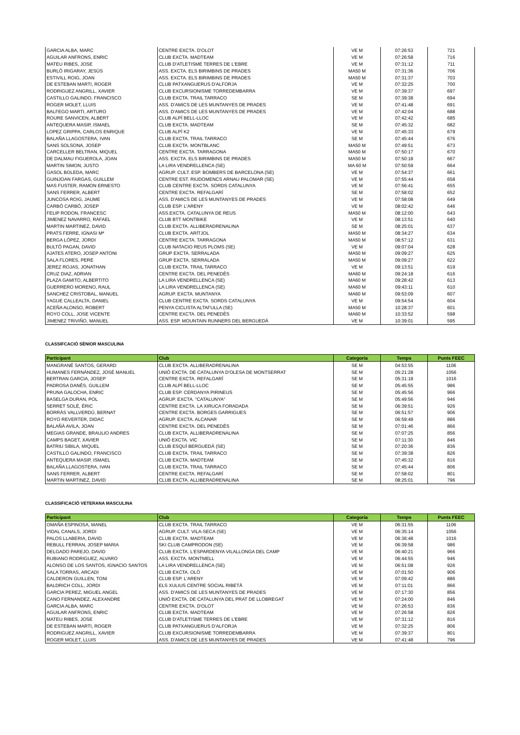| GARCIA ALBA, MARC | CENTRE EXCTA. D'OLOT | VE M | 07:26:53 | 721 |
| AGUILAR ANFRONS, ENRIC | CLUB EXCTA. MADTEAM | VE M | 07:26:58 | 716 |
| MATEU RIBES, JOSE | CLUB D'ATLETISME TERRES DE L'EBRE | VE M | 07:31:12 | 711 |
| BURLÓ IRIGARAY, JESÚS | ASS. EXCTA. ELS BIRIMBINS DE PRADES | MA50 M | 07:31:36 | 706 |
| ESTIVILL ROIG, JOAN | ASS. EXCTA. ELS BIRIMBINS DE PRADES | MA50 M | 07:31:37 | 703 |
| DE ESTEBAN MARTI, ROGER | CLUB PATXANGUERUS D'ALFORJA | VE M | 07:32:25 | 700 |
| RODRIGUEZ ANGRILL, XAVIER | CLUB EXCURSIONISME TORREDEMBARRA | VE M | 07:39:37 | 697 |
| CASTILLO GALINDO, FRANCISCO | CLUB EXCTA. TRAIL TARRACO | SE M | 07:39:38 | 694 |
| ROGER MOLET, LLUIS | ASS. D'AMICS DE LES MUNTANYES DE PRADES | VE M | 07:41:48 | 691 |
| BALFEGO MARTI, ARTURO | ASS. D'AMICS DE LES MUNTANYES DE PRADES | VE M | 07:42:04 | 688 |
| ROURE SANVICEN, ALBERT | CLUB ALPÍ BELL-LLOC | VE M | 07:42:42 | 685 |
| ANTEQUERA MASIP, ISMAEL | CLUB EXCTA. MADTEAM | SE M | 07:45:32 | 682 |
| LOPEZ GRIPPA, CARLOS ENRIQUE | CLUB ALPÍ K2 | VE M | 07:45:33 | 679 |
| BALAÑA LLAGOSTERA, IVAN | CLUB EXCTA. TRAIL TARRACO | SE M | 07:45:44 | 676 |
| SANS SOLSONA, JOSEP | CLUB EXCTA. MONTBLANC | MA50 M | 07:49:51 | 673 |
| CARCELLER BELTRAN, MIQUEL | CENTRE EXCTA. TARRAGONA | MA50 M | 07:50:17 | 670 |
| DE DALMAU FIGUEROLA, JOAN | ASS. EXCTA. ELS BIRIMBINS DE PRADES | MA50 M | 07:50:18 | 667 |
| MARTIN SIMON, JUSTO | LA LIRA VENDRELLENCA (SE) | MA 60 M | 07:50:59 | 664 |
| GASOL BOLEDA, MARC | AGRUP. CULT. ESP. BOMBERS DE BARCELONA (SE) | VE M | 07:54:37 | 661 |
| GUINJOAN FARGAS, GUILLEM | CENTRE EST. RIUDOMENCS ARNAU PALOMAR (SE) | VE M | 07:55:44 | 658 |
| MAS FUSTER, RAMON ERNESTO | CLUB CENTRE EXCTA. SORDS CATALUNYA | VE M | 07:56:41 | 655 |
| SANS FERRER, ALBERT | CENTRE EXCTA. REFALGARÍ | SE M | 07:58:02 | 652 |
| JUNCOSA ROIG, JAUME | ASS. D'AMICS DE LES MUNTANYES DE PRADES | VE M | 07:58:08 | 649 |
| CARBÓ CARBÓ, JOSEP | CLUB ESP. L'ARENY | VE M | 08:02:42 | 646 |
| FELIP RODON, FRANCESC | ASS.EXCTA. CATALUNYA DE REUS | MA50 M | 08:12:00 | 643 |
| JIMENEZ NAVARRO, RAFAEL | CLUB BTT MONTBIKE | VE M | 08:13:51 | 640 |
| MARTIN MARTINEZ, DAVID | CLUB EXCTA. ALLIBERADRENALINA | SE M | 08:25:01 | 637 |
| PRATS FERRE, IGNASI Mª | CLUB EXCTA. ARÍTJOL | MA50 M | 08:34:27 | 634 |
| BERGA LÓPEZ, JORDI | CENTRE EXCTA. TARRAGONA | MA50 M | 08:57:12 | 631 |
| BULTÓ PAGAN, DAVID | CLUB NATACIO REUS PLOMS (SE) | VE M | 09:07:04 | 628 |
| AJATES ATERO, JOSEP ANTONI | GRUP EXCTA. SERRALADA | MA50 M | 09:09:27 | 625 |
| SALA FLORES, PERE | GRUP EXCTA. SERRALADA | MA50 M | 09:09:27 | 622 |
| JEREZ ROJAS, JONATHAN | CLUB EXCTA. TRAIL TARRACO | VE M | 09:13:51 | 619 |
| CRUZ DIAZ, ADRIAN | CENTRE EXCTA. DEL PENEDÈS | MA60 M | 09:24:18 | 616 |
| PLAZA GAMITO, ALBERTITO | LA LIRA VENDRELLENCA (SE) | MA60 M | 09:28:42 | 613 |
| GUERRERO MORENO, RAUL | LA LIRA VENDRELLENCA (SE) | MA60 M | 09:43:11 | 610 |
| SANCHEZ CRISTOBAL, MANUEL | AGRUP. EXCTA. MUNTANYA | MA60 M | 09:53:09 | 607 |
| YAGUE CALLEALTA, DANIEL | CLUB CENTRE EXCTA. SORDS CATALUNYA | VE M | 09:54:54 | 604 |
| ACEÑA ALONSO, ROBERT | PENYA CICLISTA ALTAFULLA (SE) | MA50 M | 10:28:37 | 601 |
| ROYO COLL, JOSE VICENTE | CENTRE EXCTA. DEL PENEDÈS | MA60 M | 10:33:52 | 598 |
| JIMENEZ TRIVIÑO, MANUEL | ASS. ESP. MOUNTAIN RUNNERS DEL BERGUEDÀ | VE M | 10:39:01 | 595 |
CLASSIFCACIÓ SÈNIOR MASCULINA
| Participant | Club | Categoria | Temps | Punts FEEC |
| --- | --- | --- | --- | --- |
| MANGRANÉ SANTOS, GERARD | CLUB EXCTA. ALLIBERADRENALINA | SE M | 04:53:55 | 1106 |
| HUMANES FERNÁNDEZ, JOSÉ MANUEL | UNIÓ EXCTA. DE CATALUNYA D'OLESA DE MONTSERRAT | SE M | 05:21:28 | 1056 |
| BERTRAN GARCIA, JOSEP | CENTRE EXCTA. REFALGARÍ | SE M | 05:31:18 | 1016 |
| PADROSA DANÈS, GUILLEM | CLUB ALPÍ BELL-LLOC | SE M | 05:45:55 | 986 |
| PRUNA GALOCHA, ENRIC | CLUB ESP. CERDANYA PIRINEUS | SE M | 05:45:56 | 966 |
| BASELGA DURAN, POL | AGRUP. EXCTA. "CATALUNYA" | SE M | 05:49:56 | 946 |
| SERRET SOLÉ, ÈRIC | CENTRE EXCTA. LA XIRUCA FORADADA | SE M | 06:39:51 | 926 |
| BORRÀS VALLVERDÚ, BERNAT | CENTRE EXCTA. BORGES GARRIGUES | SE M | 06:51:57 | 906 |
| ROYO REVERTER, DIDAC | AGRUP. EXCTA. ALCANAR | SE M | 06:59:49 | 886 |
| BALAÑÀ AVILA, JOAN | CENTRE EXCTA. DEL PENEDÈS | SE M | 07:01:46 | 866 |
| MEGIAS GRANDE, BRAULIO ANDRES | CLUB EXCTA. ALLIBERADRENALINA | SE M | 07:07:25 | 856 |
| CAMPS BAGET, XAVIER | UNIÓ EXCTA. VIC | SE M | 07:11:30 | 846 |
| BATRIU SIBILA, MIQUEL | CLUB ESQUÍ BERGUEDÀ (SE) | SE M | 07:20:36 | 836 |
| CASTILLO GALINDO, FRANCISCO | CLUB EXCTA. TRAIL TARRACO | SE M | 07:39:38 | 826 |
| ANTEQUERA MASIP, ISMAEL | CLUB EXCTA. MADTEAM | SE M | 07:45:32 | 816 |
| BALAÑA LLAGOSTERA, IVAN | CLUB EXCTA. TRAIL TARRACO | SE M | 07:45:44 | 806 |
| SANS FERRER, ALBERT | CENTRE EXCTA. REFALGARÍ | SE M | 07:58:02 | 801 |
| MARTIN MARTINEZ, DAVID | CLUB EXCTA. ALLIBERADRENALINA | SE M | 08:25:01 | 796 |
CLASSIFICACIÓ VETERANA MASCULINA
| Participant | Club | Categoria | Temps | Punts FEEC |
| --- | --- | --- | --- | --- |
| OMAÑA ESPINOSA, MANEL | CLUB EXCTA. TRAIL TARRACO | VE M | 06:31:55 | 1106 |
| VIDAL CANALS, JORDI | AGRUP. CULT. VILA-SECA (SE) | VE M | 06:35:14 | 1056 |
| PALOS LLABERIA, DAVID | CLUB EXCTA. MADTEAM | VE M | 06:36:48 | 1016 |
| REBULL FERRAN, JOSEP MARIA | SKI CLUB CAMPRODON (SE) | VE M | 06:39:58 | 986 |
| DELGADO PAREJO, DAVID | CLUB EXCTA. L'ESPARDENYA VILALLONGA DEL CAMP | VE M | 06:40:21 | 966 |
| RUBIANO RODRIGUEZ, ALVARO | ASS. EXCTA. MONTMELL | VE M | 06:44:55 | 946 |
| ALONSO DE LOS SANTOS, IGNACIO SANTOS | LA LIRA VENDRELLENCA (SE) | VE M | 06:51:08 | 926 |
| SALA TORRAS, ARCADI | CLUB EXCTA. OLÓ | VE M | 07:01:50 | 906 |
| CALDERON GUILLEN, TONI | CLUB ESP. L'ARENY | VE M | 07:09:42 | 886 |
| BALDRICH COLL, JORDI | ELS XULIUS CENTRE SOCIAL RIBETÀ | VE M | 07:11:01 | 866 |
| GARCIA PEREZ, MIGUEL ANGEL | ASS. D'AMICS DE LES MUNTANYES DE PRADES | VE M | 07:17:30 | 856 |
| CANO FERNANDEZ, ALEXANDRE | UNIÓ EXCTA. DE CATALUNYA DEL PRAT DE LLOBREGAT | VE M | 07:24:00 | 846 |
| GARCIA ALBA, MARC | CENTRE EXCTA. D'OLOT | VE M | 07:26:53 | 836 |
| AGUILAR ANFRONS, ENRIC | CLUB EXCTA. MADTEAM | VE M | 07:26:58 | 826 |
| MATEU RIBES, JOSE | CLUB D'ATLETISME TERRES DE L'EBRE | VE M | 07:31:12 | 816 |
| DE ESTEBAN MARTI, ROGER | CLUB PATXANGUERUS D'ALFORJA | VE M | 07:32:25 | 806 |
| RODRIGUEZ ANGRILL, XAVIER | CLUB EXCURSIONISME TORREDEMBARRA | VE M | 07:39:37 | 801 |
| ROGER MOLET, LLUIS | ASS. D'AMICS DE LES MUNTANYES DE PRADES | VE M | 07:41:48 | 796 |